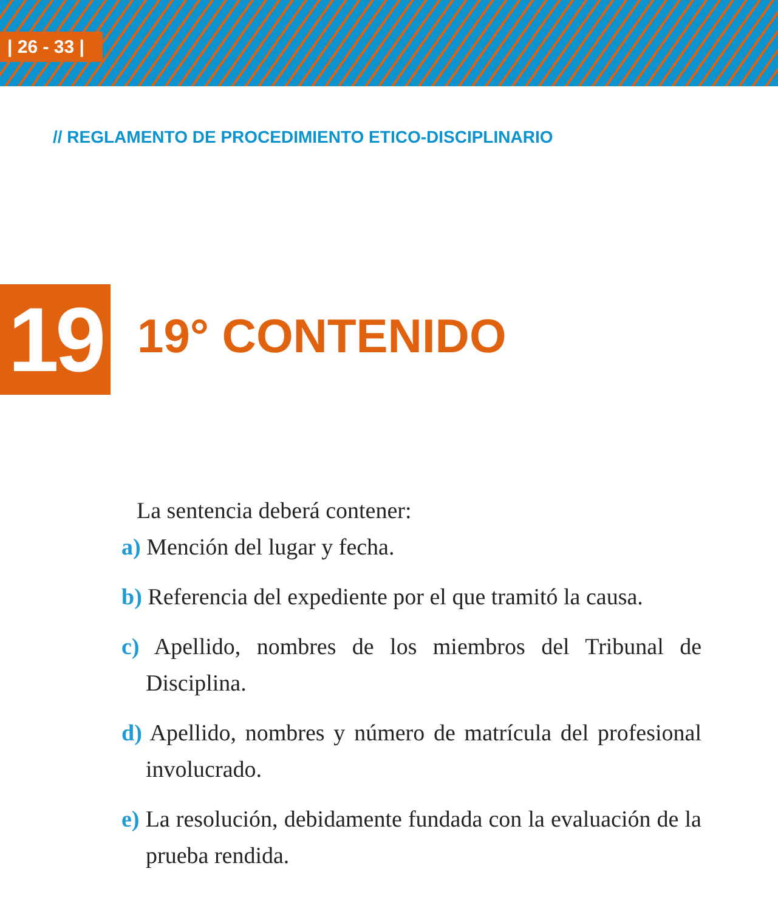| 26 - 33 |
// REGLAMENTO DE PROCEDIMIENTO ETICO-DISCIPLINARIO
19 19° CONTENIDO
La sentencia deberá contener:
a) Mención del lugar y fecha.
b) Referencia del expediente por el que tramitó la causa.
c) Apellido, nombres de los miembros del Tribunal de Disciplina.
d) Apellido, nombres y número de matrícula del profesional involucrado.
e) La resolución, debidamente fundada con la evaluación de la prueba rendida.